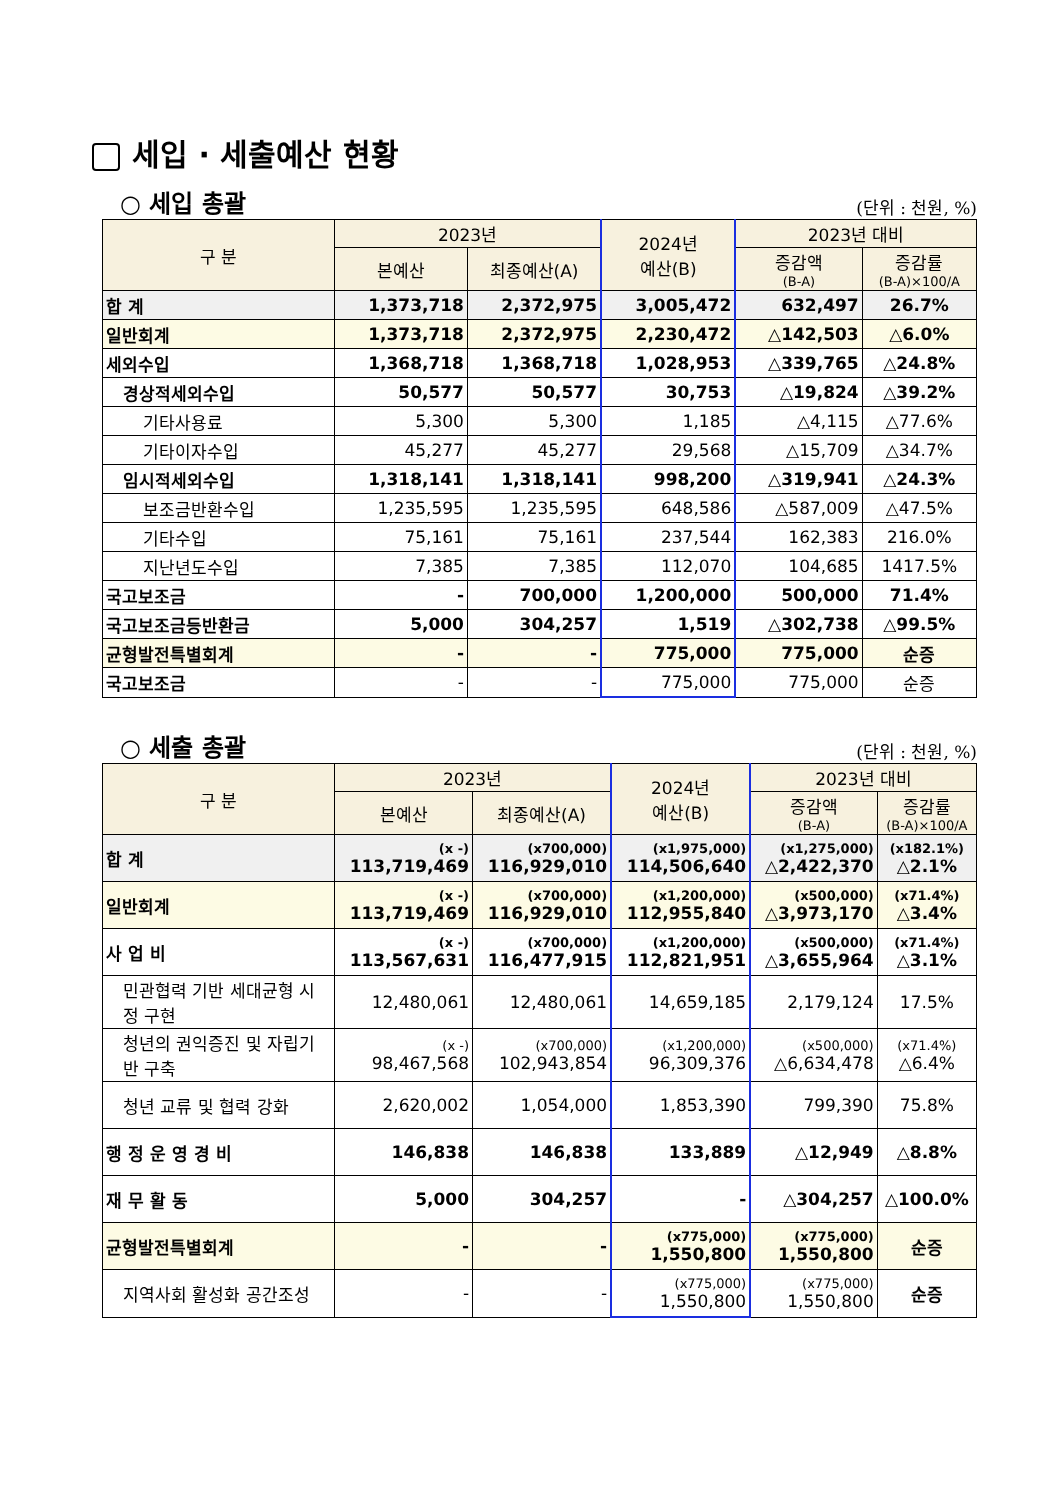세입 · 세출예산 현황
○ 세입 총괄
(단위 : 천원, %)
| 구 분 | 2023년 | | 2024년 예산(B) | 2023년 대비 | |
| --- | --- | --- | --- | --- | --- |
| | 본예산 | 최종예산(A) | | 증감액 (B-A) | 증감률 (B-A)×100/A |
| 합 계 | 1,373,718 | 2,372,975 | 3,005,472 | 632,497 | 26.7% |
| 일반회계 | 1,373,718 | 2,372,975 | 2,230,472 | △142,503 | △6.0% |
| 세외수입 | 1,368,718 | 1,368,718 | 1,028,953 | △339,765 | △24.8% |
| 경상적세외수입 | 50,577 | 50,577 | 30,753 | △19,824 | △39.2% |
| 기타사용료 | 5,300 | 5,300 | 1,185 | △4,115 | △77.6% |
| 기타이자수입 | 45,277 | 45,277 | 29,568 | △15,709 | △34.7% |
| 임시적세외수입 | 1,318,141 | 1,318,141 | 998,200 | △319,941 | △24.3% |
| 보조금반환수입 | 1,235,595 | 1,235,595 | 648,586 | △587,009 | △47.5% |
| 기타수입 | 75,161 | 75,161 | 237,544 | 162,383 | 216.0% |
| 지난년도수입 | 7,385 | 7,385 | 112,070 | 104,685 | 1417.5% |
| 국고보조금 | - | 700,000 | 1,200,000 | 500,000 | 71.4% |
| 국고보조금등반환금 | 5,000 | 304,257 | 1,519 | △302,738 | △99.5% |
| 균형발전특별회계 | - | - | 775,000 | 775,000 | 순증 |
| 국고보조금 | - | - | 775,000 | 775,000 | 순증 |
○ 세출 총괄
(단위 : 천원, %)
| 구 분 | 2023년 | | 2024년 예산(B) | 2023년 대비 | |
| --- | --- | --- | --- | --- | --- |
| | 본예산 | 최종예산(A) | | 증감액 (B-A) | 증감률 (B-A)×100/A |
| 합 계 | (x -) 113,719,469 | (x700,000) 116,929,010 | (x1,975,000) 114,506,640 | (x1,275,000) △2,422,370 | (x182.1%) △2.1% |
| 일반회계 | (x -) 113,719,469 | (x700,000) 116,929,010 | (x1,200,000) 112,955,840 | (x500,000) △3,973,170 | (x71.4%) △3.4% |
| 사 업 비 | (x -) 113,567,631 | (x700,000) 116,477,915 | (x1,200,000) 112,821,951 | (x500,000) △3,655,964 | (x71.4%) △3.1% |
| 민관협력 기반 세대균형 시정 구현 | 12,480,061 | 12,480,061 | 14,659,185 | 2,179,124 | 17.5% |
| 청년의 권익증진 및 자립기반 구축 | (x -) 98,467,568 | (x700,000) 102,943,854 | (x1,200,000) 96,309,376 | (x500,000) △6,634,478 | (x71.4%) △6.4% |
| 청년 교류 및 협력 강화 | 2,620,002 | 1,054,000 | 1,853,390 | 799,390 | 75.8% |
| 행 정 운 영 경 비 | 146,838 | 146,838 | 133,889 | △12,949 | △8.8% |
| 재 무 활 동 | 5,000 | 304,257 | - | △304,257 | △100.0% |
| 균형발전특별회계 | - | - | (x775,000) 1,550,800 | (x775,000) 1,550,800 | 순증 |
| 지역사회 활성화 공간조성 | - | - | (x775,000) 1,550,800 | (x775,000) 1,550,800 | 순증 |